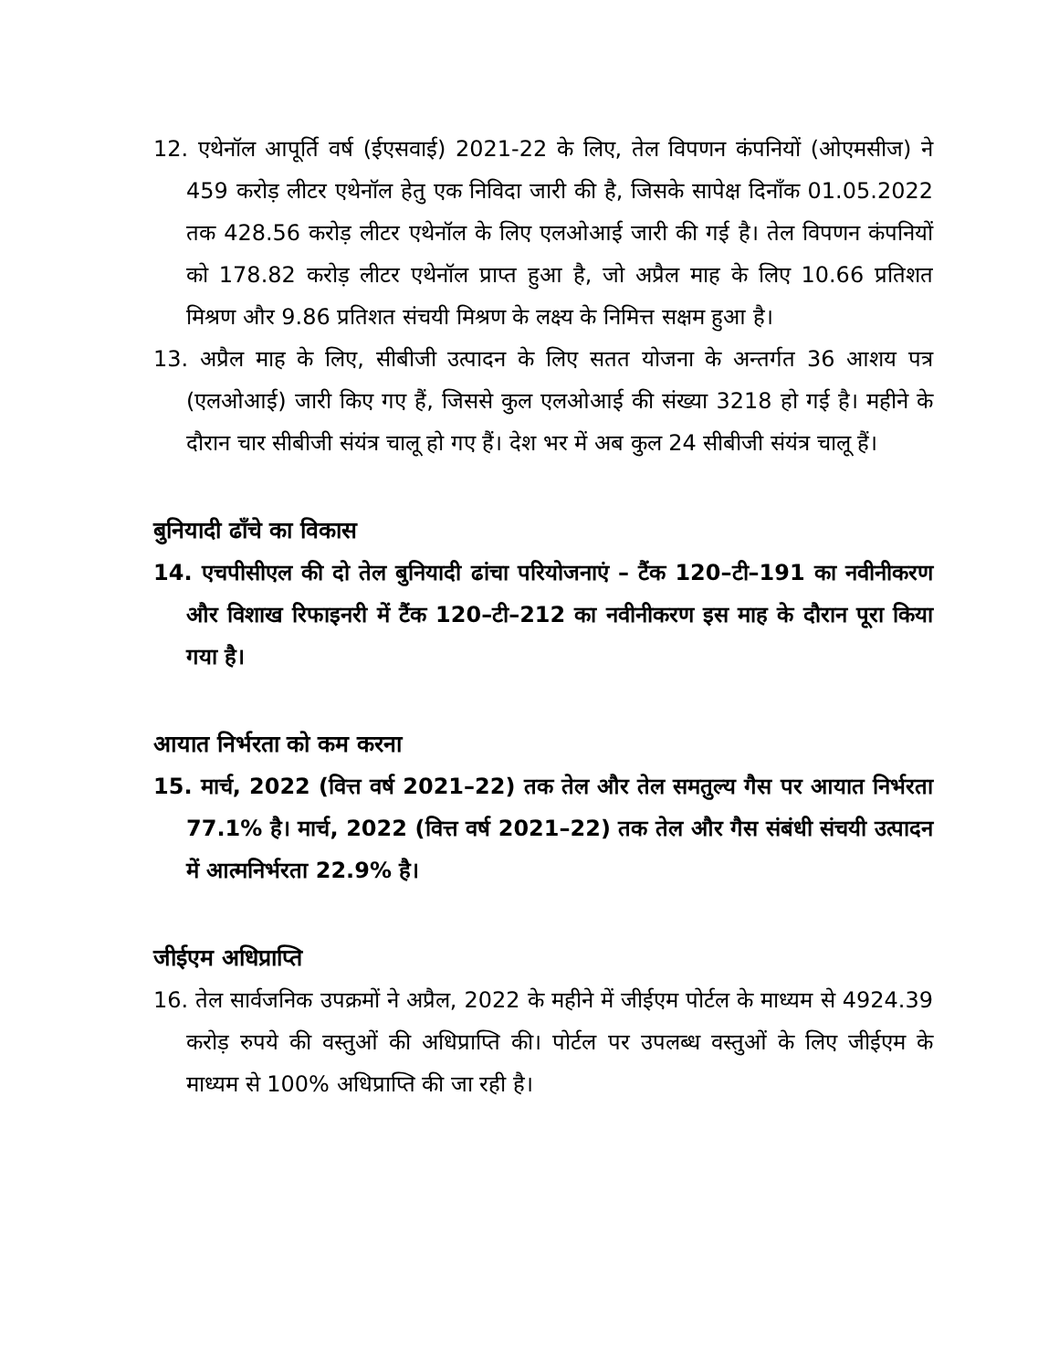12. एथेनॉल आपूर्ति वर्ष (ईएसवाई) 2021-22 के लिए, तेल विपणन कंपनियों (ओएमसीज) ने 459 करोड़ लीटर एथेनॉल हेतु एक निविदा जारी की है, जिसके सापेक्ष दिनाँक 01.05.2022 तक 428.56 करोड़ लीटर एथेनॉल के लिए एलओआई जारी की गई है। तेल विपणन कंपनियों को 178.82 करोड़ लीटर एथेनॉल प्राप्त हुआ है, जो अप्रैल माह के लिए 10.66 प्रतिशत मिश्रण और 9.86 प्रतिशत संचयी मिश्रण के लक्ष्य के निमित्त सक्षम हुआ है।
13. अप्रैल माह के लिए, सीबीजी उत्पादन के लिए सतत योजना के अन्तर्गत 36 आशय पत्र (एलओआई) जारी किए गए हैं, जिससे कुल एलओआई की संख्या 3218 हो गई है। महीने के दौरान चार सीबीजी संयंत्र चालू हो गए हैं। देश भर में अब कुल 24 सीबीजी संयंत्र चालू हैं।
बुनियादी ढाँचे का विकास
14. एचपीसीएल की दो तेल बुनियादी ढांचा परियोजनाएं – टैंक 120–टी–191 का नवीनीकरण और विशाख रिफाइनरी में टैंक 120–टी–212 का नवीनीकरण इस माह के दौरान पूरा किया गया है।
आयात निर्भरता को कम करना
15. मार्च, 2022 (वित्त वर्ष 2021–22) तक तेल और तेल समतुल्य गैस पर आयात निर्भरता 77.1% है। मार्च, 2022 (वित्त वर्ष 2021–22) तक तेल और गैस संबंधी संचयी उत्पादन में आत्मनिर्भरता 22.9% है।
जीईएम अधिप्राप्ति
16. तेल सार्वजनिक उपक्रमों ने अप्रैल, 2022 के महीने में जीईएम पोर्टल के माध्यम से 4924.39 करोड़ रुपये की वस्तुओं की अधिप्राप्ति की। पोर्टल पर उपलब्ध वस्तुओं के लिए जीईएम के माध्यम से 100% अधिप्राप्ति की जा रही है।